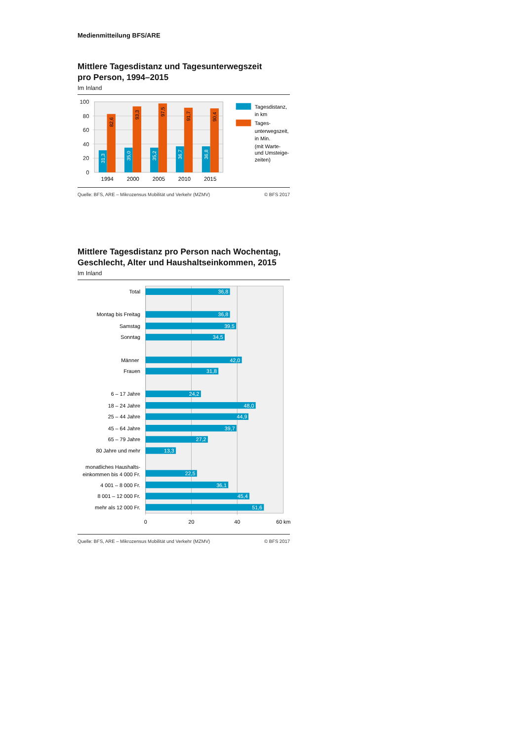Medienmitteilung BFS/ARE
Mittlere Tagesdistanz und Tagesunterwegszeit
pro Person, 1994–2015
Im Inland
100
80
60
40
20
0
31,3
82,6
35,0
93,3
35,2
97,5
36,7
91,7
36,8
90,4
1994
2000
2005
2010
2015
Tagesdistanz,
in km
Tages-
unterwegszeit,
in Min.
(mit Warte-
und Umsteige-
zeiten)
Quelle: BFS, ARE – Mikrozensus Mobilität und Verkehr (MZMV) © BFS 2017
Mittlere Tagesdistanz pro Person nach Wochentag,
Geschlecht, Alter und Haushaltseinkommen, 2015
Im Inland
Total
Montag bis Freitag
Samstag
Sonntag
Männer
Frauen
6 – 17 Jahre
18 – 24 Jahre
25 – 44 Jahre
45 – 64 Jahre
65 – 79 Jahre
80 Jahre und mehr
monatliches Haushalts-
einkommen bis 4 000 Fr.
4 001 – 8 000 Fr.
8 001 – 12 000 Fr.
mehr als 12 000 Fr.
36,8
36,8
39,5
34,5
42,0
31,8
24,2
48,0
44,9
39,7
27,2
13,3
22,5
36,1
45,4
51,6
0
20
40
60 km
Quelle: BFS, ARE – Mikrozensus Mobilität und Verkehr (MZMV) © BFS 2017